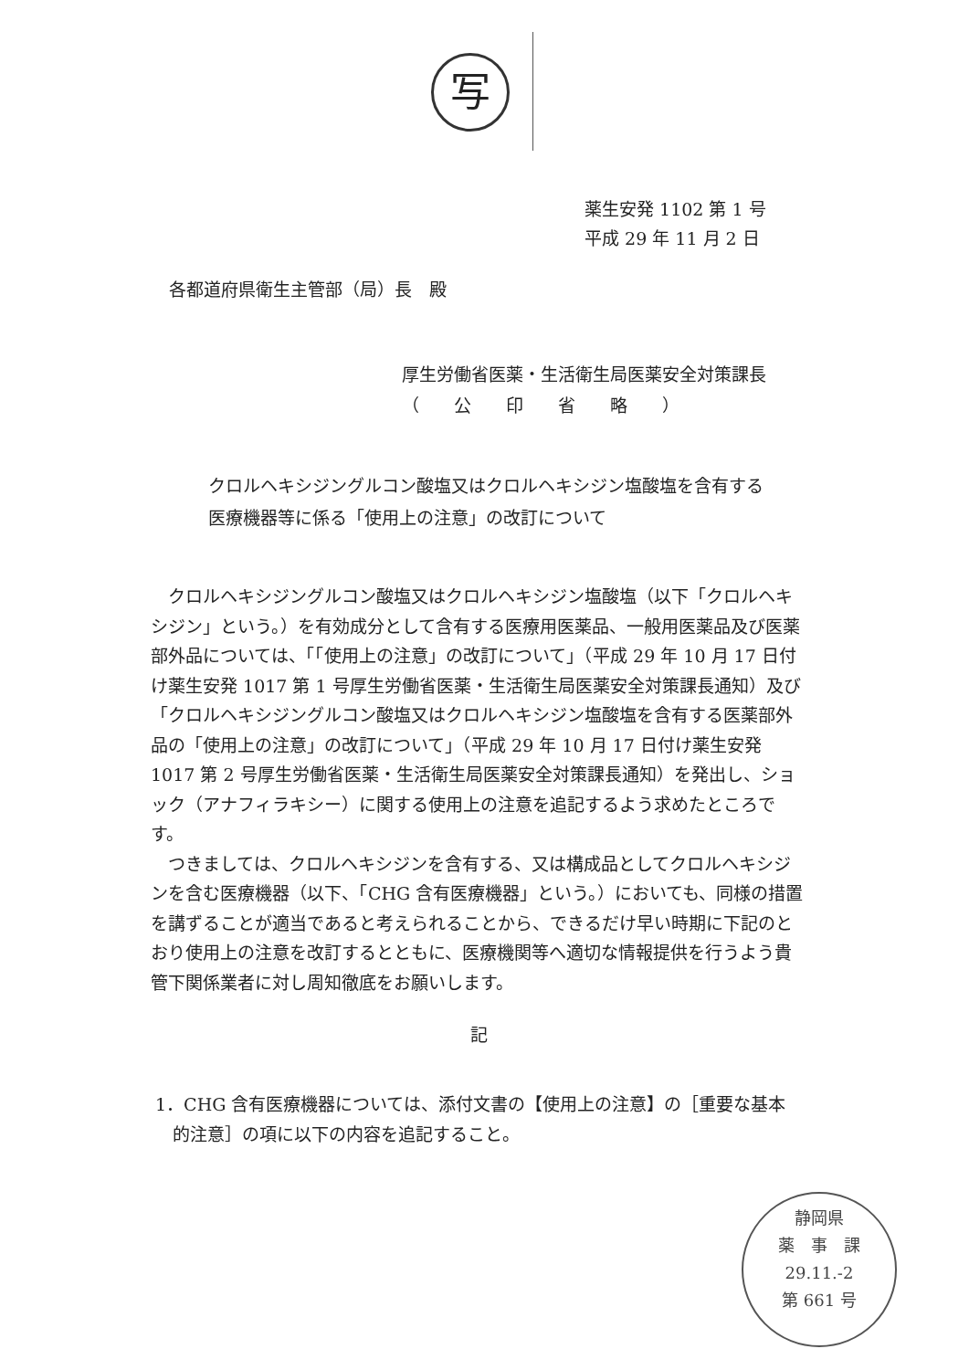写
薬生安発 1102 第 1 号
平成 29 年 11 月 2 日
各都道府県衛生主管部（局）長　殿
厚生労働省医薬・生活衛生局医薬安全対策課長
（　　公　　印　　省　　略　　）
クロルヘキシジングルコン酸塩又はクロルヘキシジン塩酸塩を含有する
医療機器等に係る「使用上の注意」の改訂について
クロルヘキシジングルコン酸塩又はクロルヘキシジン塩酸塩（以下「クロルヘキシジン」という。）を有効成分として含有する医療用医薬品、一般用医薬品及び医薬部外品については、「「使用上の注意」の改訂について」（平成 29 年 10 月 17 日付け薬生安発 1017 第 1 号厚生労働省医薬・生活衛生局医薬安全対策課長通知）及び「クロルヘキシジングルコン酸塩又はクロルヘキシジン塩酸塩を含有する医薬部外品の「使用上の注意」の改訂について」（平成 29 年 10 月 17 日付け薬生安発 1017 第 2 号厚生労働省医薬・生活衛生局医薬安全対策課長通知）を発出し、ショック（アナフィラキシー）に関する使用上の注意を追記するよう求めたところです。
つきましては、クロルヘキシジンを含有する、又は構成品としてクロルヘキシジンを含む医療機器（以下、「CHG 含有医療機器」という。）においても、同様の措置を講ずることが適当であると考えられることから、できるだけ早い時期に下記のとおり使用上の注意を改訂するとともに、医療機関等へ適切な情報提供を行うよう貴管下関係業者に対し周知徹底をお願いします。
記
1．CHG 含有医療機器については、添付文書の【使用上の注意】の［重要な基本
　的注意］の項に以下の内容を追記すること。
静岡県
薬　事　課
29.11.-2
第 661 号